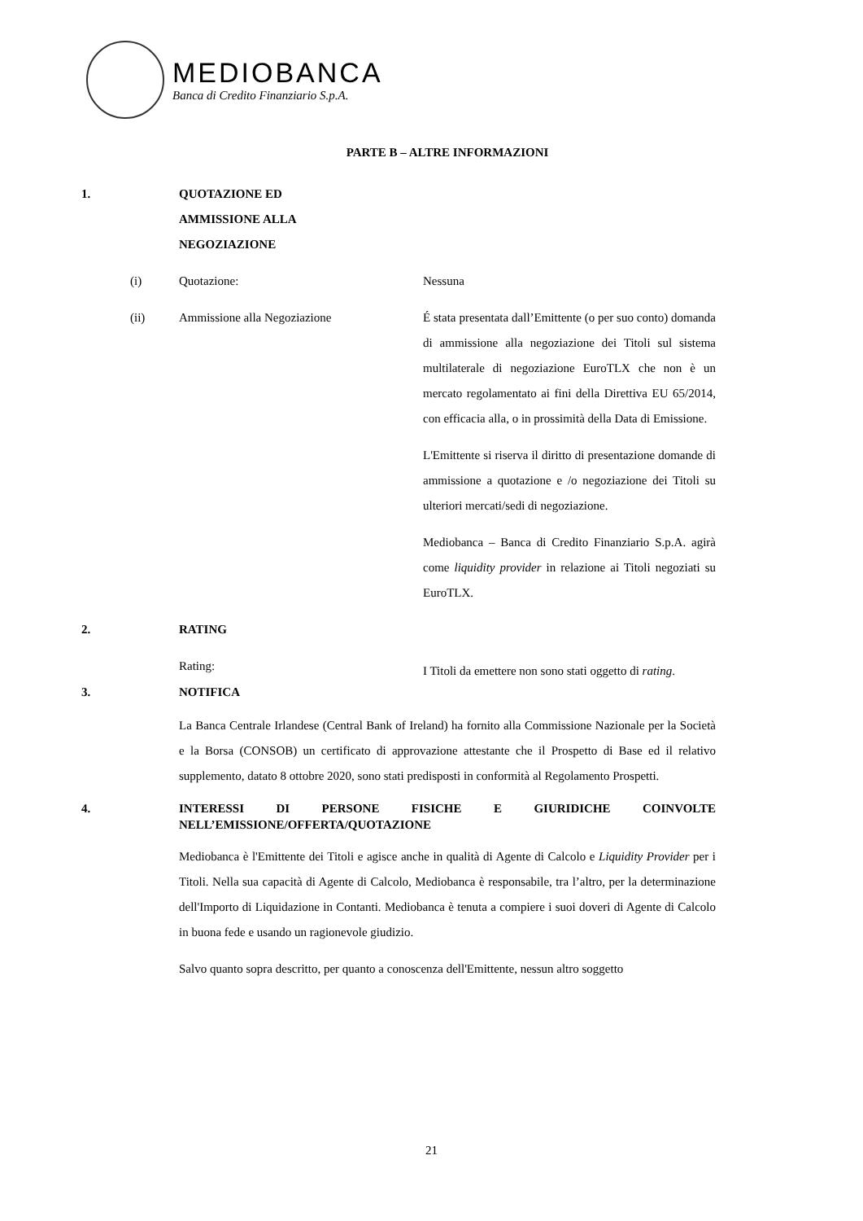MEDIOBANCA
Banca di Credito Finanziario S.p.A.
PARTE B – ALTRE INFORMAZIONI
1. QUOTAZIONE ED
AMMISSIONE ALLA
NEGOZIAZIONE
(i) Quotazione: Nessuna
(ii) Ammissione alla Negoziazione É stata presentata dall’Emittente (o per suo conto) domanda di ammissione alla negoziazione dei Titoli sul sistema multilaterale di negoziazione EuroTLX che non è un mercato regolamentato ai fini della Direttiva EU 65/2014, con efficacia alla, o in prossimità della Data di Emissione.
L'Emittente si riserva il diritto di presentazione domande di ammissione a quotazione e /o negoziazione dei Titoli su ulteriori mercati/sedi di negoziazione.
Mediobanca – Banca di Credito Finanziario S.p.A. agirà come liquidity provider in relazione ai Titoli negoziati su EuroTLX.
2. RATING
Rating:
I Titoli da emettere non sono stati oggetto di rating.
3. NOTIFICA
La Banca Centrale Irlandese (Central Bank of Ireland) ha fornito alla Commissione Nazionale per la Società e la Borsa (CONSOB) un certificato di approvazione attestante che il Prospetto di Base ed il relativo supplemento, datato 8 ottobre 2020, sono stati predisposti in conformità al Regolamento Prospetti.
4. INTERESSI DI PERSONE FISICHE E GIURIDICHE COINVOLTE NELL’EMISSIONE/OFFERTA/QUOTAZIONE
Mediobanca è l'Emittente dei Titoli e agisce anche in qualità di Agente di Calcolo e Liquidity Provider per i Titoli. Nella sua capacità di Agente di Calcolo, Mediobanca è responsabile, tra l’altro, per la determinazione dell'Importo di Liquidazione in Contanti. Mediobanca è tenuta a compiere i suoi doveri di Agente di Calcolo in buona fede e usando un ragionevole giudizio.
Salvo quanto sopra descritto, per quanto a conoscenza dell'Emittente, nessun altro soggetto
21